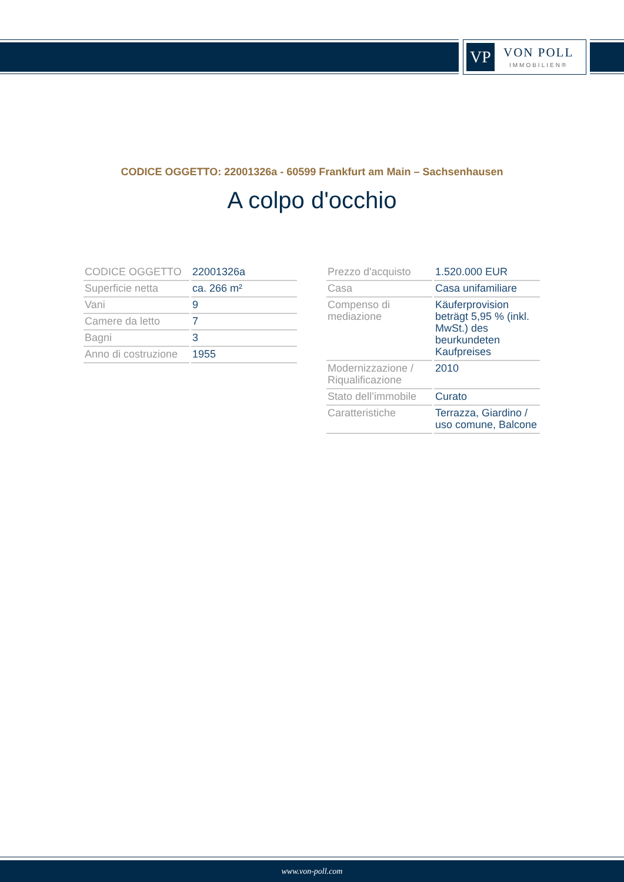VP
VON POLL
IMMOBILIEN®
CODICE OGGETTO: 22001326a - 60599 Frankfurt am Main – Sachsenhausen
A colpo d'occhio
| CODICE OGGETTO | 22001326a |
| Superficie netta | ca. 266 m² |
| Vani | 9 |
| Camere da letto | 7 |
| Bagni | 3 |
| Anno di costruzione | 1955 |
| Prezzo d'acquisto | 1.520.000 EUR |
| Casa | Casa unifamiliare |
| Compenso di mediazione | Käuferprovision beträgt 5,95 % (inkl. MwSt.) des beurkundeten Kaufpreises |
| Modernizzazione / Riqualificazione | 2010 |
| Stato dell’immobile | Curato |
| Caratteristiche | Terrazza, Giardino / uso comune, Balcone |
www.von-poll.com